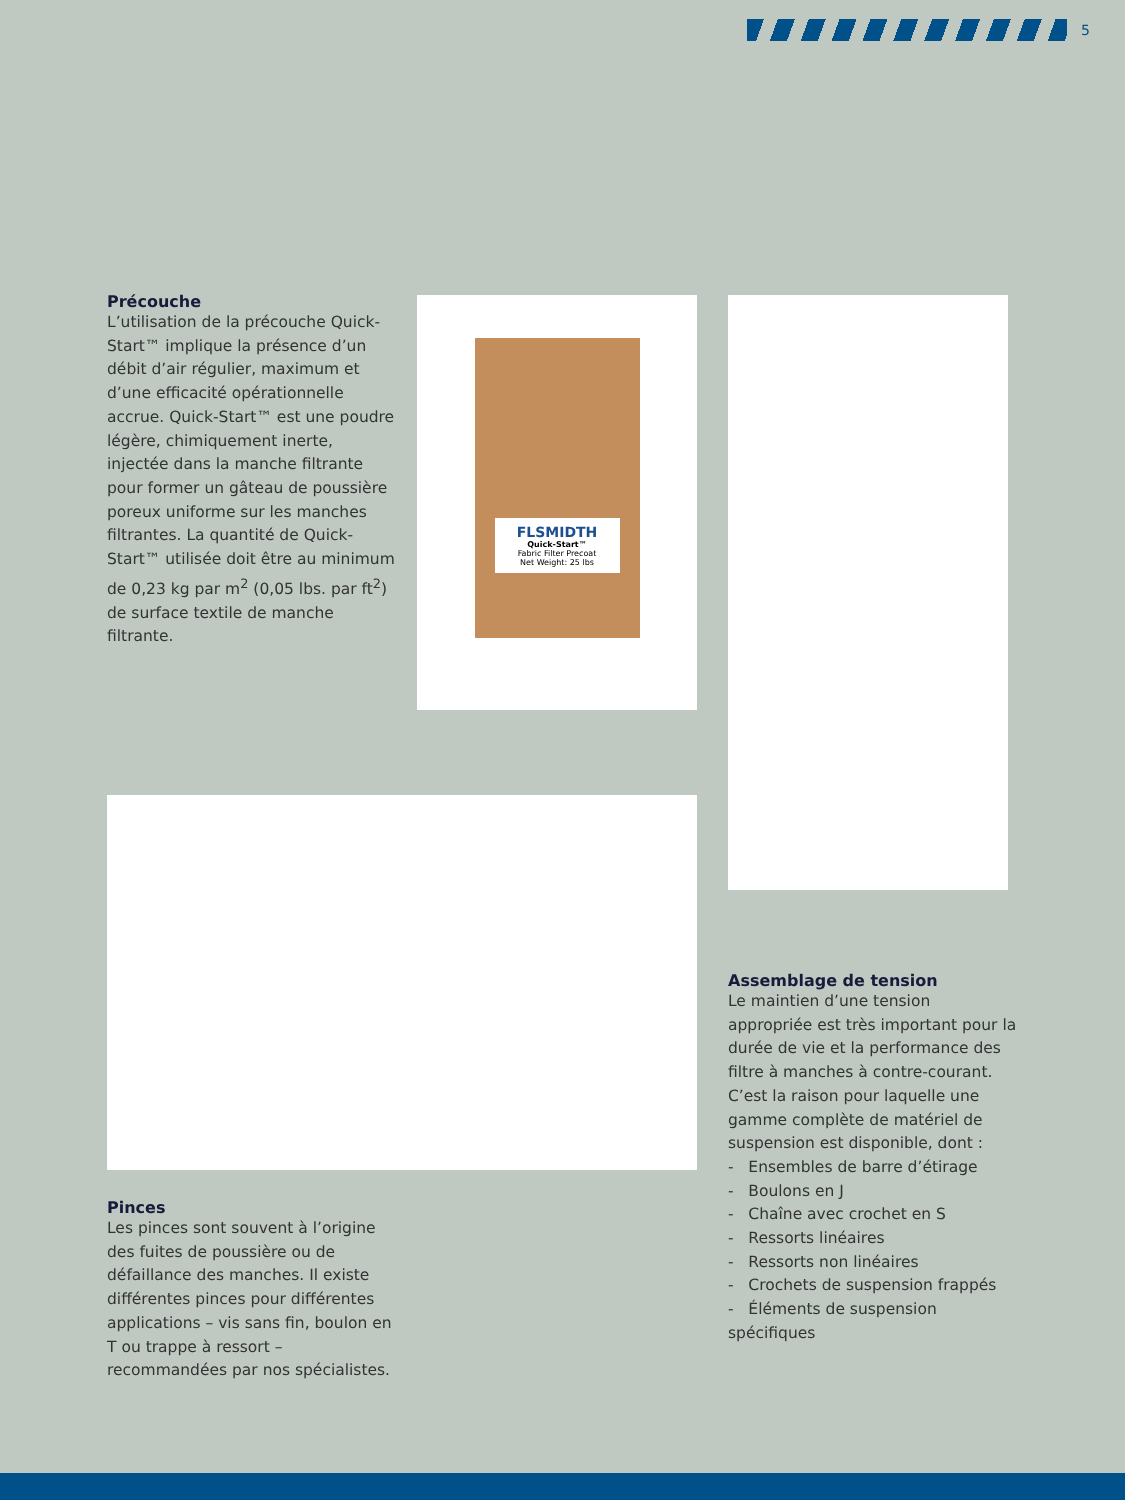5
Précouche
L’utilisation de la précouche Quick-Start™ implique la présence d’un débit d’air régulier, maximum et d’une efficacité opérationnelle accrue. Quick-Start™ est une poudre légère, chimiquement inerte, injectée dans la manche filtrante pour former un gâteau de poussière poreux uniforme sur les manches filtrantes. La quantité de Quick-Start™ utilisée doit être au minimum de 0,23 kg par m<sup>2</sup> (0,05 lbs. par ft<sup>2</sup>) de surface textile de manche filtrante.
FLSMIDTH
Quick-Start™
Fabric Filter Precoat
Net Weight: 25 lbs
Pinces
Les pinces sont souvent à l’origine des fuites de poussière ou de défaillance des manches. Il existe différentes pinces pour différentes applications – vis sans fin, boulon en T ou trappe à ressort – recommandées par nos spécialistes.
Assemblage de tension
Le maintien d’une tension appropriée est très important pour la durée de vie et la performance des filtre à manches à contre-courant. C’est la raison pour laquelle une gamme complète de matériel de suspension est disponible, dont :
- Ensembles de barre d’étirage
- Boulons en J
- Chaîne avec crochet en S
- Ressorts linéaires
- Ressorts non linéaires
- Crochets de suspension frappés
- Éléments de suspension spécifiques